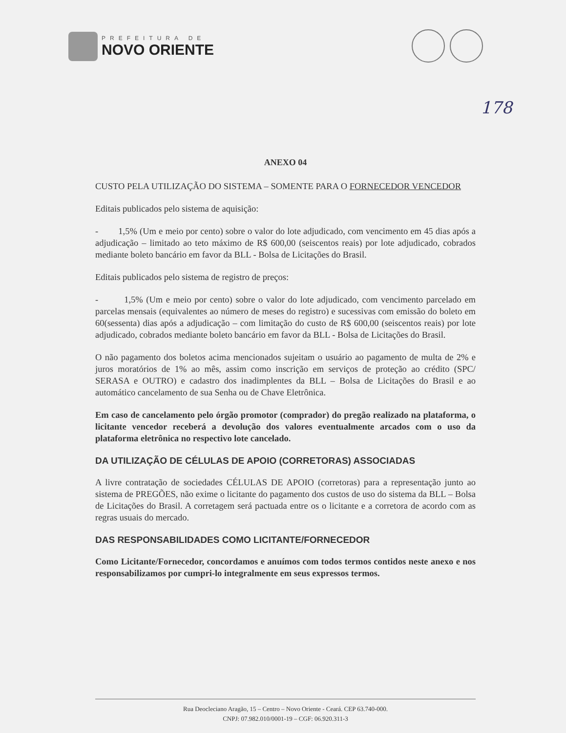PREFEITURA DE
NOVO ORIENTE
178
ANEXO 04
CUSTO PELA UTILIZAÇÃO DO SISTEMA – SOMENTE PARA O FORNECEDOR VENCEDOR
Editais publicados pelo sistema de aquisição:
- 1,5% (Um e meio por cento) sobre o valor do lote adjudicado, com vencimento em 45 dias após a adjudicação – limitado ao teto máximo de R$ 600,00 (seiscentos reais) por lote adjudicado, cobrados mediante boleto bancário em favor da BLL - Bolsa de Licitações do Brasil.
Editais publicados pelo sistema de registro de preços:
- 1,5% (Um e meio por cento) sobre o valor do lote adjudicado, com vencimento parcelado em parcelas mensais (equivalentes ao número de meses do registro) e sucessivas com emissão do boleto em 60(sessenta) dias após a adjudicação – com limitação do custo de R$ 600,00 (seiscentos reais) por lote adjudicado, cobrados mediante boleto bancário em favor da BLL - Bolsa de Licitações do Brasil.
O não pagamento dos boletos acima mencionados sujeitam o usuário ao pagamento de multa de 2% e juros moratórios de 1% ao mês, assim como inscrição em serviços de proteção ao crédito (SPC/ SERASA e OUTRO) e cadastro dos inadimplentes da BLL – Bolsa de Licitações do Brasil e ao automático cancelamento de sua Senha ou de Chave Eletrônica.
Em caso de cancelamento pelo órgão promotor (comprador) do pregão realizado na plataforma, o licitante vencedor receberá a devolução dos valores eventualmente arcados com o uso da plataforma eletrônica no respectivo lote cancelado.
DA UTILIZAÇÃO DE CÉLULAS DE APOIO (CORRETORAS) ASSOCIADAS
A livre contratação de sociedades CÉLULAS DE APOIO (corretoras) para a representação junto ao sistema de PREGÕES, não exime o licitante do pagamento dos custos de uso do sistema da BLL – Bolsa de Licitações do Brasil. A corretagem será pactuada entre os o licitante e a corretora de acordo com as regras usuais do mercado.
DAS RESPONSABILIDADES COMO LICITANTE/FORNECEDOR
Como Licitante/Fornecedor, concordamos e anuímos com todos termos contidos neste anexo e nos responsabilizamos por cumpri-lo integralmente em seus expressos termos.
Rua Deocleciano Aragão, 15 – Centro – Novo Oriente - Ceará. CEP 63.740-000.
CNPJ: 07.982.010/0001-19 – CGF: 06.920.311-3